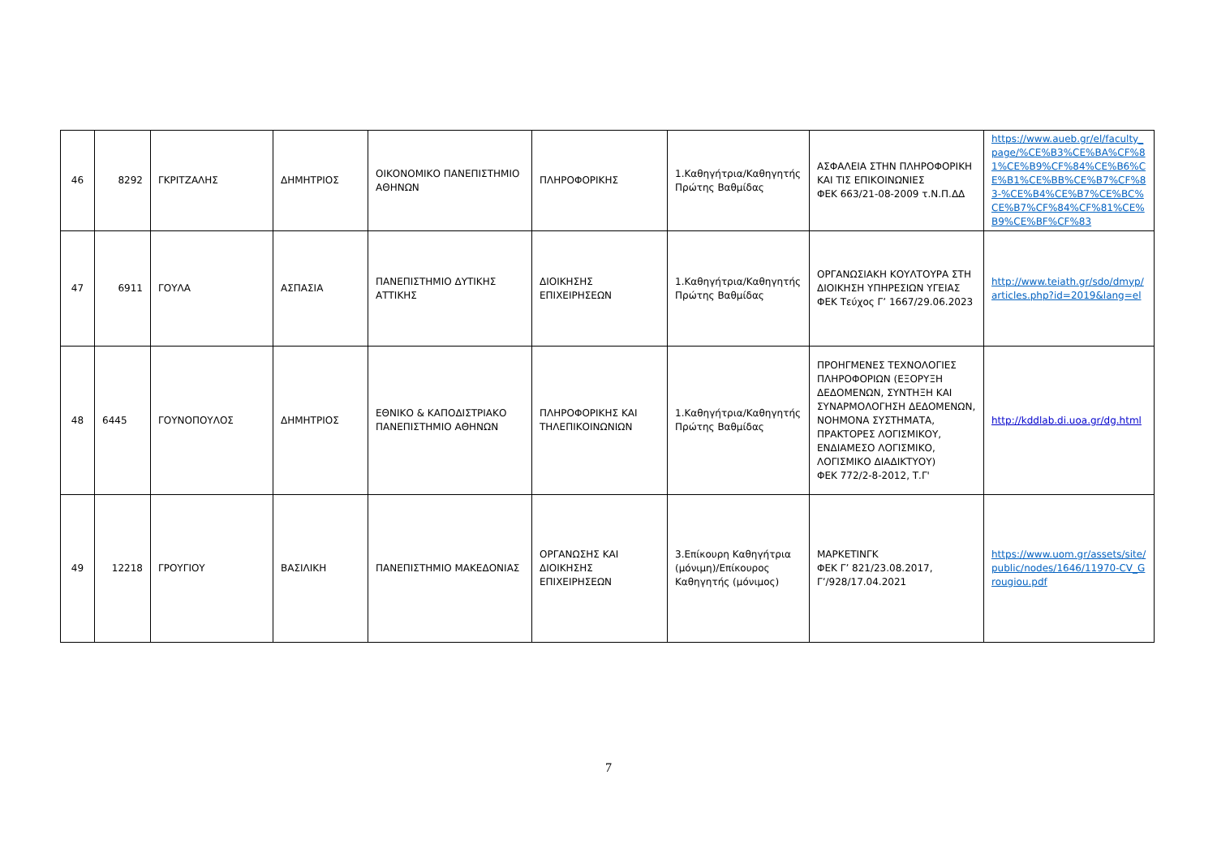| 46 | 8292 | ΓΚΡΙΤΖΑΛΗΣ | ΔΗΜΗΤΡΙΟΣ | ΟΙΚΟΝΟΜΙΚΟ ΠΑΝΕΠΙΣΤΗΜΙΟ ΑΘΗΝΩΝ | ΠΛΗΡΟΦΟΡΙΚΗΣ | 1.Καθηγήτρια/Καθηγητής Πρώτης Βαθμίδας | ΑΣΦΑΛΕΙΑ ΣΤΗΝ ΠΛΗΡΟΦΟΡΙΚΗ ΚΑΙ ΤΙΣ ΕΠΙΚΟΙΝΩΝΙΕΣ ΦΕΚ 663/21-08-2009 τ.Ν.Π.ΔΔ | https://www.aueb.gr/el/faculty_page/%CE%B3%CE%BA%CF%81%CE%B9%CF%84%CE%B6%CE%B1%CE%BB%CE%B7%CF%83-%CE%B4%CE%B7%CE%BC%CE%B7%CF%84%CF%81%CE%B9%CE%BF%CF%83 |
| 47 | 6911 | ΓΟΥΛΑ | ΑΣΠΑΣΙΑ | ΠΑΝΕΠΙΣΤΗΜΙΟ ΔΥΤΙΚΗΣ ΑΤΤΙΚΗΣ | ΔΙΟΙΚΗΣΗΣ ΕΠΙΧΕΙΡΗΣΕΩΝ | 1.Καθηγήτρια/Καθηγητής Πρώτης Βαθμίδας | ΟΡΓΑΝΩΣΙΑΚΗ ΚΟΥΛΤΟΥΡΑ ΣΤΗ ΔΙΟΙΚΗΣΗ ΥΠΗΡΕΣΙΩΝ ΥΓΕΙΑΣ ΦΕΚ Τεύχος Γ’ 1667/29.06.2023 | http://www.teiath.gr/sdo/dmyp/articles.php?id=2019&lang=el |
| 48 | 6445 | ΓΟΥΝΟΠΟΥΛΟΣ | ΔΗΜΗΤΡΙΟΣ | ΕΘΝΙΚΟ & ΚΑΠΟΔΙΣΤΡΙΑΚΟ ΠΑΝΕΠΙΣΤΗΜΙΟ ΑΘΗΝΩΝ | ΠΛΗΡΟΦΟΡΙΚΗΣ ΚΑΙ ΤΗΛΕΠΙΚΟΙΝΩΝΙΩΝ | 1.Καθηγήτρια/Καθηγητής Πρώτης Βαθμίδας | ΠΡΟΗΓΜΕΝΕΣ ΤΕΧΝΟΛΟΓΙΕΣ ΠΛΗΡΟΦΟΡΙΩΝ (ΕΞΟΡΥΞΗ ΔΕΔΟΜΕΝΩΝ, ΣΥΝΤΗΞΗ ΚΑΙ ΣΥΝΑΡΜΟΛΟΓΗΣΗ ΔΕΔΟΜΕΝΩΝ, ΝΟΗΜΟΝΑ ΣΥΣΤΗΜΑΤΑ, ΠΡΑΚΤΟΡΕΣ ΛΟΓΙΣΜΙΚΟΥ, ΕΝΔΙΑΜΕΣΟ ΛΟΓΙΣΜΙΚΟ, ΛΟΓΙΣΜΙΚΟ ΔΙΑΔΙΚΤΥΟΥ) ΦΕΚ 772/2-8-2012, Τ.Γ' | http://kddlab.di.uoa.gr/dg.html |
| 49 | 12218 | ΓΡΟΥΓΙΟΥ | ΒΑΣΙΛΙΚΗ | ΠΑΝΕΠΙΣΤΗΜΙΟ ΜΑΚΕΔΟΝΙΑΣ | ΟΡΓΑΝΩΣΗΣ ΚΑΙ ΔΙΟΙΚΗΣΗΣ ΕΠΙΧΕΙΡΗΣΕΩΝ | 3.Επίκουρη Καθηγήτρια (μόνιμη)/Επίκουρος Καθηγητής (μόνιμος) | ΜΑΡΚΕΤΙΝΓΚ ΦΕΚ Γ’ 821/23.08.2017, Γ’/928/17.04.2021 | https://www.uom.gr/assets/site/public/nodes/1646/11970-CV_Grougiou.pdf |
7